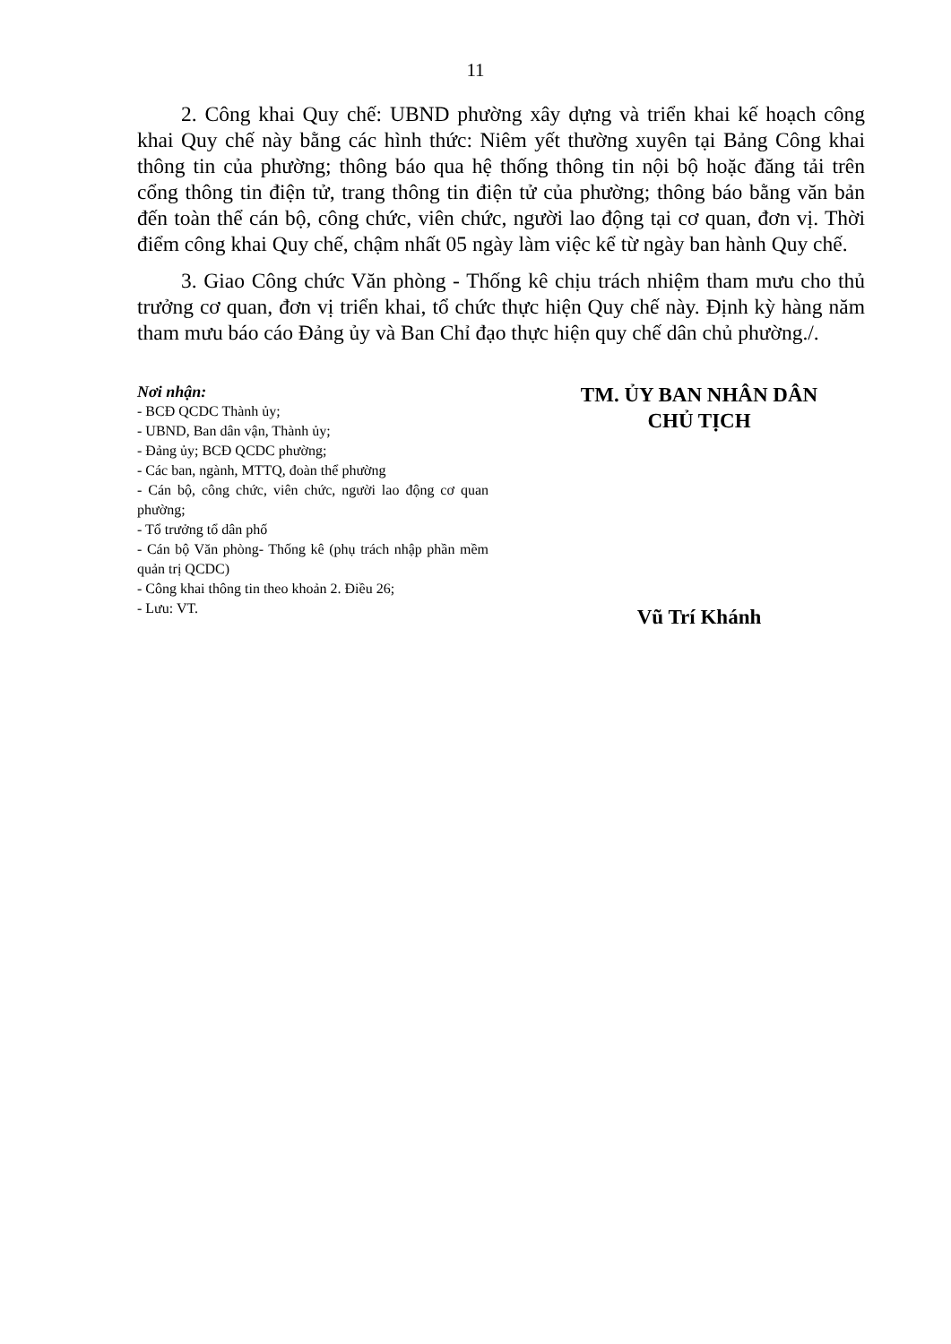11
2. Công khai Quy chế: UBND phường xây dựng và triển khai kế hoạch công khai Quy chế này bằng các hình thức: Niêm yết thường xuyên tại Bảng Công khai thông tin của phường; thông báo qua hệ thống thông tin nội bộ hoặc đăng tải trên cổng thông tin điện tử, trang thông tin điện tử của phường; thông báo bằng văn bản đến toàn thể cán bộ, công chức, viên chức, người lao động tại cơ quan, đơn vị. Thời điểm công khai Quy chế, chậm nhất 05 ngày làm việc kể từ ngày ban hành Quy chế.
3. Giao Công chức Văn phòng - Thống kê chịu trách nhiệm tham mưu cho thủ trưởng cơ quan, đơn vị triển khai, tổ chức thực hiện Quy chế này. Định kỳ hàng năm tham mưu báo cáo Đảng ủy và Ban Chỉ đạo thực hiện quy chế dân chủ phường./.
Nơi nhận:
- BCĐ QCDC Thành ủy;
- UBND, Ban dân vận, Thành ủy;
- Đảng ủy; BCĐ QCDC phường;
- Các ban, ngành, MTTQ, đoàn thể phường
- Cán bộ, công chức, viên chức, người lao động cơ quan phường;
- Tổ trưởng tổ dân phố
- Cán bộ Văn phòng- Thống kê (phụ trách nhập phần mềm quản trị QCDC)
- Công khai thông tin theo khoản 2. Điều 26;
- Lưu: VT.
TM. ỦY BAN NHÂN DÂN
CHỦ TỊCH
Vũ Trí Khánh